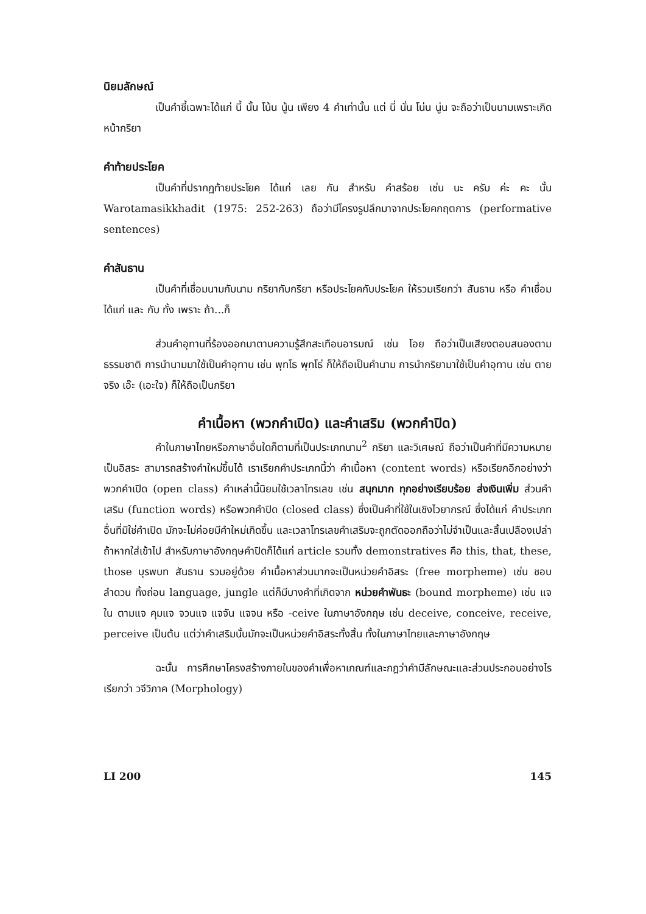นิยมลักษณ์
เป็นคำชี้เฉพาะได้แก่ นี้ นั้น โน้น นู้น เพียง 4 คำเท่านั้น แต่ นี่ นั่น โน่น นู่น จะถือว่าเป็นนามเพราะเกิดหน้ากริยา
คำท้ายประโยค
เป็นคำที่ปรากฏท้ายประโยค ได้แก่ เลย กัน สำหรับ คำสร้อย เช่น นะ ครับ ค่ะ คะ นั้น Warotamasikkhadit (1975: 252-263) ถือว่ามีโครงรูปลึกมาจากประโยคกฤตการ (performative sentences)
คำสันธาน
เป็นคำที่เชื่อมนามกับนาม กริยากับกริยา หรือประโยคกับประโยค ให้รวมเรียกว่า สันธาน หรือ คำเชื่อม ได้แก่ และ กับ ทั้ง เพราะ ถ้า...ก็
ส่วนคำอุทานที่ร้องออกมาตามความรู้สึกสะเทือนอารมณ์ เช่น โอย ถือว่าเป็นเสียงตอบสนองตามธรรมชาติ การนำนามมาใช้เป็นคำอุทาน เช่น พุทโธ พุทโธ่ ก็ให้ถือเป็นคำนาม การนำกริยามาใช้เป็นคำอุทาน เช่น ตายจริง เอ๊ะ (เอะใจ) ก็ให้ถือเป็นกริยา
คำเนื้อหา (พวกคำเปิด) และคำเสริม (พวกคำปิด)
คำในภาษาไทยหรือภาษาอื่นใดก็ตามที่เป็นประเภทนาม<sup>2</sup> กริยา และวิเศษณ์ ถือว่าเป็นคำที่มีความหมายเป็นอิสระ สามารถสร้างคำใหม่ขึ้นได้ เราเรียกคำประเภทนี้ว่า คำเนื้อหา (content words) หรือเรียกอีกอย่างว่า พวกคำเปิด (open class) คำเหล่านี้นิยมใช้เวลาโทรเลข เช่น สนุกมาก ทุกอย่างเรียบร้อย ส่งเงินเพิ่ม ส่วนคำเสริม (function words) หรือพวกคำปิด (closed class) ซึ่งเป็นคำที่ใช้ในเชิงไวยากรณ์ ซึ่งได้แก่ คำประเภทอื่นที่มิใช่คำเปิด มักจะไม่ค่อยมีคำใหม่เกิดขึ้น และเวลาโทรเลขคำเสริมจะถูกตัดออกถือว่าไม่จำเป็นและสิ้นเปลืองเปล่าถ้าหากใส่เข้าไป สำหรับภาษาอังกฤษคำปิดก็ได้แก่ article รวมทั้ง demonstratives คือ this, that, these, those บุรพบท สันธาน รวมอยู่ด้วย คำเนื้อหาส่วนมากจะเป็นหน่วยคำอิสระ (free morpheme) เช่น ชอบ ลำดวน ทิ้งถ่อน language, jungle แต่ก็มีบางคำที่เกิดจาก หน่วยคำพันธะ (bound morpheme) เช่น แจ ใน ตามแจ คุมแจ จวนแจ แจจัน แจจน หรือ -ceive ในภาษาอังกฤษ เช่น deceive, conceive, receive, perceive เป็นต้น แต่ว่าคำเสริมนั้นมักจะเป็นหน่วยคำอิสระทั้งสิ้น ทั้งในภาษาไทยและภาษาอังกฤษ
ฉะนั้น การศึกษาโครงสร้างภายในของคำเพื่อหาเกณฑ์และกฎว่าคำมีลักษณะและส่วนประกอบอย่างไร เรียกว่า วจีวิภาค (Morphology)
LI 200 145